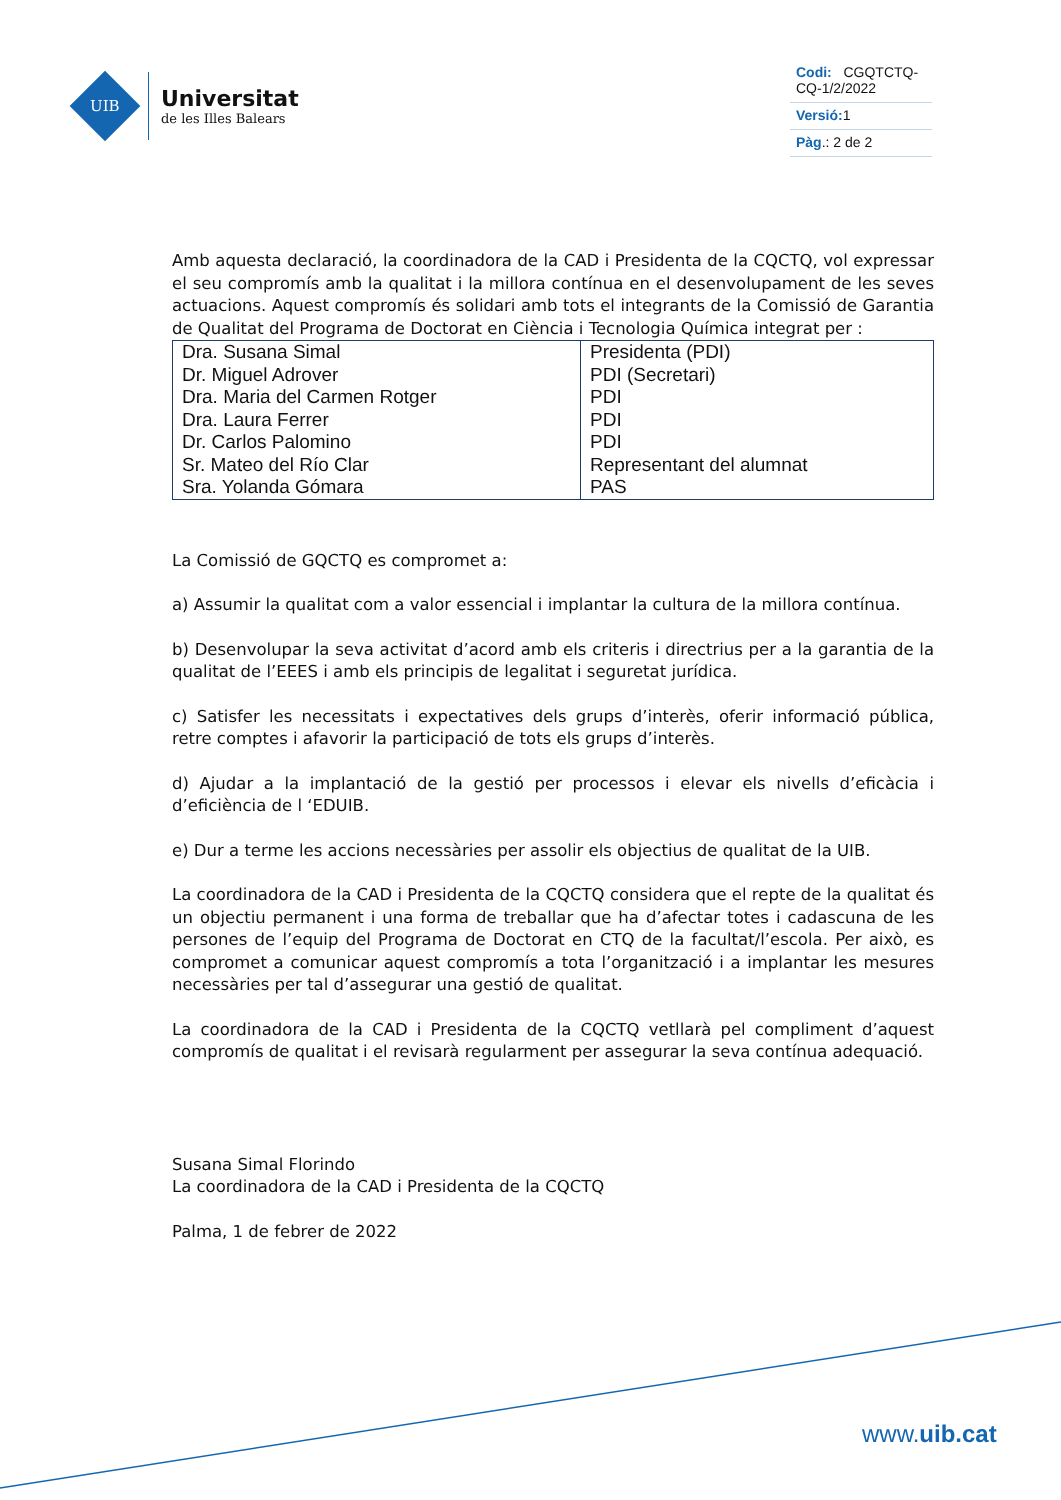Universitat
de les Illes Balears
UIB
Codi: CGQTCTQ-CQ-1/2/2022
Versió: 1
Pàg.: 2 de 2
Amb aquesta declaració, la coordinadora de la CAD i Presidenta de la CQCTQ, vol expressar el seu compromís amb la qualitat i la millora contínua en el desenvolupament de les seves actuacions. Aquest compromís és solidari amb tots el integrants de la Comissió de Garantia de Qualitat del Programa de Doctorat en Ciència i Tecnologia Química integrat per :
| Dra. Susana Simal | Presidenta (PDI) |
| Dr. Miguel Adrover | PDI (Secretari) |
| Dra. Maria del Carmen Rotger | PDI |
| Dra. Laura Ferrer | PDI |
| Dr. Carlos Palomino | PDI |
| Sr. Mateo del Río Clar | Representant del alumnat |
| Sra. Yolanda Gómara | PAS |
La Comissió de GQCTQ es compromet a:
a) Assumir la qualitat com a valor essencial i implantar la cultura de la millora contínua.
b) Desenvolupar la seva activitat d’acord amb els criteris i directrius per a la garantia de la qualitat de l’EEES i amb els principis de legalitat i seguretat jurídica.
c) Satisfer les necessitats i expectatives dels grups d’interès, oferir informació pública, retre comptes i afavorir la participació de tots els grups d’interès.
d) Ajudar a la implantació de la gestió per processos i elevar els nivells d’eficàcia i d’eficiència de l ‘EDUIB.
e) Dur a terme les accions necessàries per assolir els objectius de qualitat de la UIB.
La coordinadora de la CAD i Presidenta de la CQCTQ considera que el repte de la qualitat és un objectiu permanent i una forma de treballar que ha d’afectar totes i cadascuna de les persones de l’equip del Programa de Doctorat en CTQ de la facultat/l’escola. Per això, es compromet a comunicar aquest compromís a tota l’organització i a implantar les mesures necessàries per tal d’assegurar una gestió de qualitat.
La coordinadora de la CAD i Presidenta de la CQCTQ vetllarà pel compliment d’aquest compromís de qualitat i el revisarà regularment per assegurar la seva contínua adequació.
Susana Simal Florindo
La coordinadora de la CAD i Presidenta de la CQCTQ
Palma, 1 de febrer de 2022
www.uib.cat